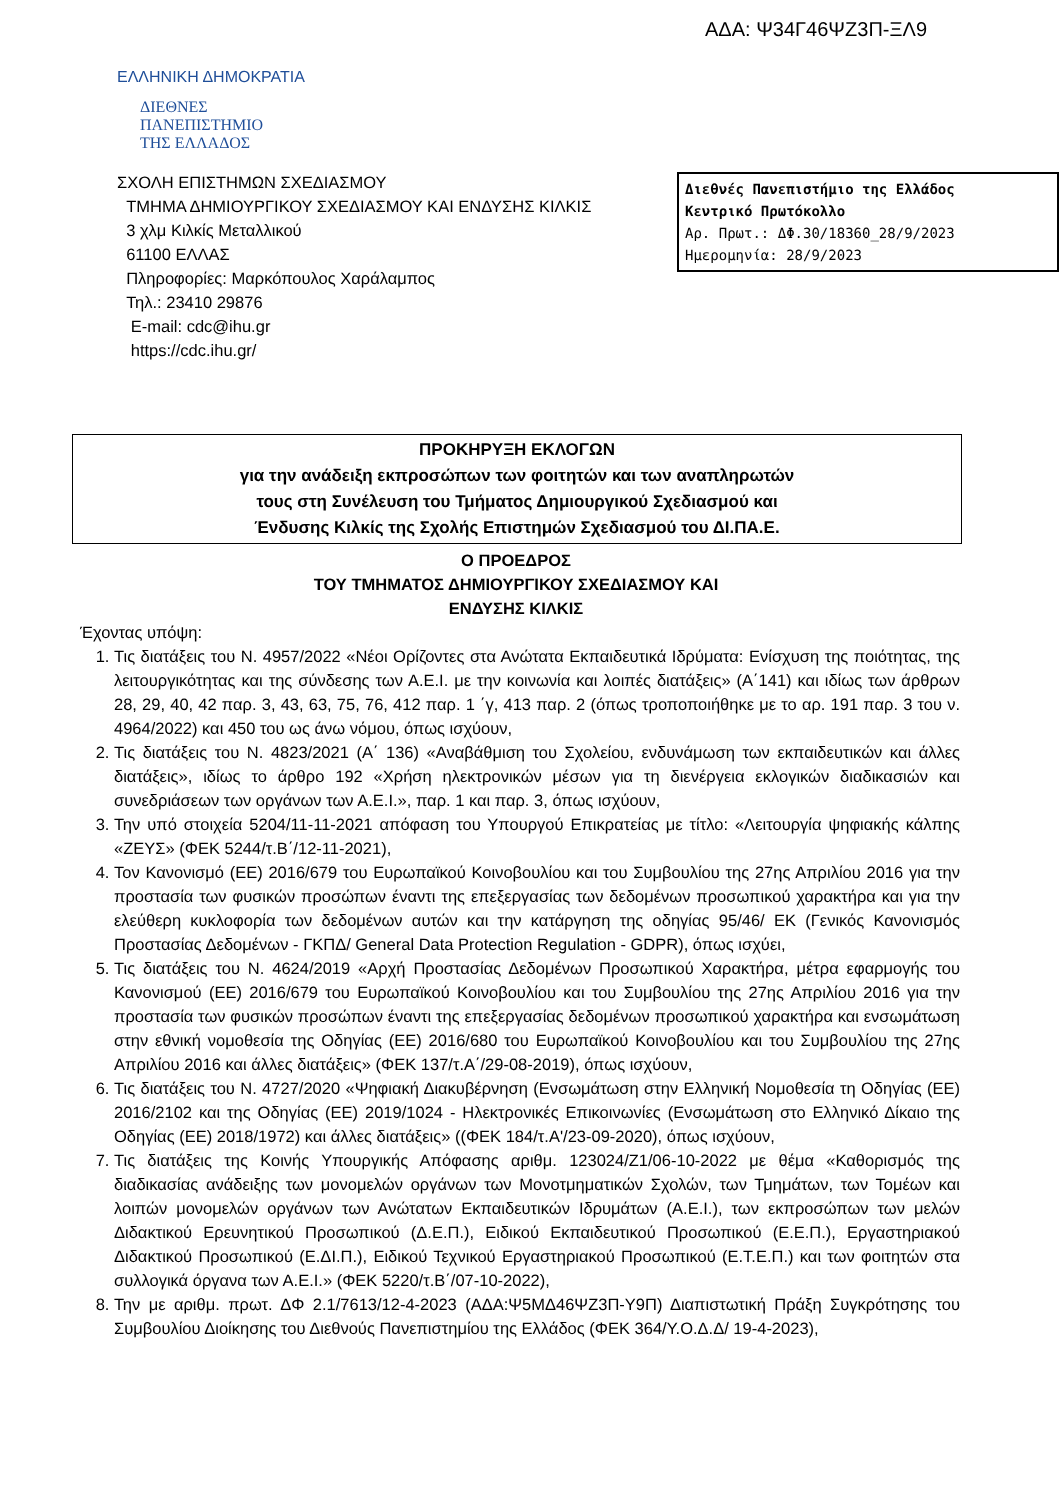ΑΔΑ: Ψ34Γ46ΨΖ3Π-ΞΛ9
ΕΛΛΗΝΙΚΗ ΔΗΜΟΚΡΑΤΙΑ
ΔΙΕΘΝΕΣ
ΠΑΝΕΠΙΣΤΗΜΙΟ
ΤΗΣ ΕΛΛΑΔΟΣ
ΣΧΟΛΗ ΕΠΙΣΤΗΜΩΝ ΣΧΕΔΙΑΣΜΟΥ
ΤΜΗΜΑ ΔΗΜΙΟΥΡΓΙΚΟΥ ΣΧΕΔΙΑΣΜΟΥ ΚΑΙ ΕΝΔΥΣΗΣ ΚΙΛΚΙΣ
3 χλμ Κιλκίς Μεταλλικού
61100 ΕΛΛΑΣ
Πληροφορίες: Μαρκόπουλος Χαράλαμπος
Τηλ.: 23410 29876
E-mail: cdc@ihu.gr
https://cdc.ihu.gr/
Διεθνές Πανεπιστήμιο της Ελλάδος
Κεντρικό Πρωτόκολλο
Αρ. Πρωτ.: ΔΦ.30/18360_28/9/2023
Ημερομηνία: 28/9/2023
ΠΡΟΚΗΡΥΞΗ ΕΚΛΟΓΩΝ
για την ανάδειξη εκπροσώπων των φοιτητών και των αναπληρωτών
τους στη Συνέλευση του Τμήματος Δημιουργικού Σχεδιασμού και
Ένδυσης Κιλκίς της Σχολής Επιστημών Σχεδιασμού του ΔΙ.ΠΑ.Ε.
Ο ΠΡΟΕΔΡΟΣ
ΤΟΥ ΤΜΗΜΑΤΟΣ ΔΗΜΙΟΥΡΓΙΚΟΥ ΣΧΕΔΙΑΣΜΟΥ ΚΑΙ
ΕΝΔΥΣΗΣ ΚΙΛΚΙΣ
Έχοντας υπόψη:
1. Τις διατάξεις του Ν. 4957/2022 «Νέοι Ορίζοντες στα Ανώτατα Εκπαιδευτικά Ιδρύματα: Ενίσχυση της ποιότητας, της λειτουργικότητας και της σύνδεσης των Α.Ε.Ι. με την κοινωνία και λοιπές διατάξεις» (Α΄141) και ιδίως των άρθρων 28, 29, 40, 42 παρ. 3, 43, 63, 75, 76, 412 παρ. 1 ΄γ, 413 παρ. 2 (όπως τροποποιήθηκε με το αρ. 191 παρ. 3 του ν. 4964/2022) και 450 του ως άνω νόμου, όπως ισχύουν,
2. Τις διατάξεις του Ν. 4823/2021 (Α΄ 136) «Αναβάθμιση του Σχολείου, ενδυνάμωση των εκπαιδευτικών και άλλες διατάξεις», ιδίως το άρθρο 192 «Χρήση ηλεκτρονικών μέσων για τη διενέργεια εκλογικών διαδικασιών και συνεδριάσεων των οργάνων των Α.Ε.Ι.», παρ. 1 και παρ. 3, όπως ισχύουν,
3. Την υπό στοιχεία 5204/11-11-2021 απόφαση του Υπουργού Επικρατείας με τίτλο: «Λειτουργία ψηφιακής κάλπης «ΖΕΥΣ» (ΦΕΚ 5244/τ.Β΄/12-11-2021),
4. Τον Κανονισμό (ΕΕ) 2016/679 του Ευρωπαϊκού Κοινοβουλίου και του Συμβουλίου της 27ης Απριλίου 2016 για την προστασία των φυσικών προσώπων έναντι της επεξεργασίας των δεδομένων προσωπικού χαρακτήρα και για την ελεύθερη κυκλοφορία των δεδομένων αυτών και την κατάργηση της οδηγίας 95/46/ ΕΚ (Γενικός Κανονισμός Προστασίας Δεδομένων - ΓΚΠΔ/ General Data Protection Regulation - GDPR), όπως ισχύει,
5. Τις διατάξεις του Ν. 4624/2019 «Αρχή Προστασίας Δεδομένων Προσωπικού Χαρακτήρα, μέτρα εφαρμογής του Κανονισμού (ΕΕ) 2016/679 του Ευρωπαϊκού Κοινοβουλίου και του Συμβουλίου της 27ης Απριλίου 2016 για την προστασία των φυσικών προσώπων έναντι της επεξεργασίας δεδομένων προσωπικού χαρακτήρα και ενσωμάτωση στην εθνική νομοθεσία της Οδηγίας (ΕΕ) 2016/680 του Ευρωπαϊκού Κοινοβουλίου και του Συμβουλίου της 27ης Απριλίου 2016 και άλλες διατάξεις» (ΦΕΚ 137/τ.Α΄/29-08-2019), όπως ισχύουν,
6. Τις διατάξεις του Ν. 4727/2020 «Ψηφιακή Διακυβέρνηση (Ενσωμάτωση στην Ελληνική Νομοθεσία τη Οδηγίας (ΕΕ) 2016/2102 και της Οδηγίας (ΕΕ) 2019/1024 - Ηλεκτρονικές Επικοινωνίες (Ενσωμάτωση στο Ελληνικό Δίκαιο της Οδηγίας (ΕΕ) 2018/1972) και άλλες διατάξεις» ((ΦΕΚ 184/τ.Α'/23-09-2020), όπως ισχύουν,
7. Τις διατάξεις της Κοινής Υπουργικής Απόφασης αριθμ. 123024/Ζ1/06-10-2022 με θέμα «Καθορισμός της διαδικασίας ανάδειξης των μονομελών οργάνων των Μονοτμηματικών Σχολών, των Τμημάτων, των Τομέων και λοιπών μονομελών οργάνων των Ανώτατων Εκπαιδευτικών Ιδρυμάτων (Α.Ε.Ι.), των εκπροσώπων των μελών Διδακτικού Ερευνητικού Προσωπικού (Δ.Ε.Π.), Ειδικού Εκπαιδευτικού Προσωπικού (Ε.Ε.Π.), Εργαστηριακού Διδακτικού Προσωπικού (Ε.ΔΙ.Π.), Ειδικού Τεχνικού Εργαστηριακού Προσωπικού (Ε.Τ.Ε.Π.) και των φοιτητών στα συλλογικά όργανα των Α.Ε.Ι.» (ΦΕΚ 5220/τ.Β΄/07-10-2022),
8. Την με αριθμ. πρωτ. ΔΦ 2.1/7613/12-4-2023 (ΑΔΑ:Ψ5ΜΔ46ΨΖ3Π-Υ9Π) Διαπιστωτική Πράξη Συγκρότησης του Συμβουλίου Διοίκησης του Διεθνούς Πανεπιστημίου της Ελλάδος (ΦΕΚ 364/Υ.Ο.Δ.Δ/ 19-4-2023),